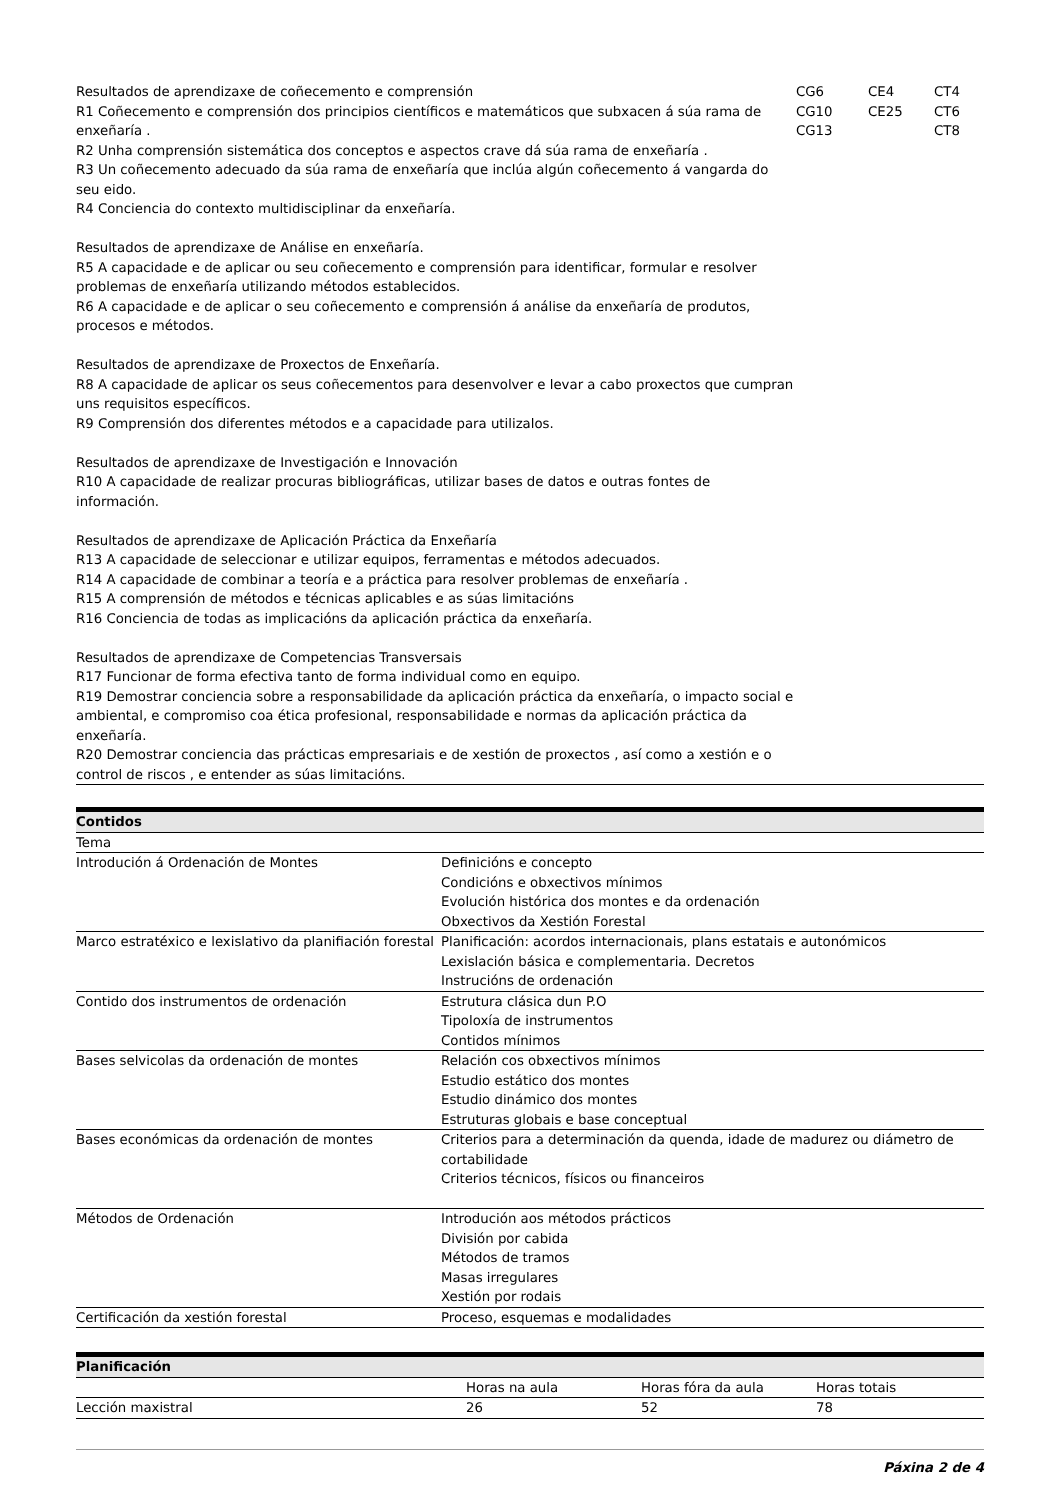| Resultados de aprendizaxe de coñecemento e comprensión R1 Coñecemento e comprensión dos principios científicos e matemáticos que subxacen á súa rama de enxeñaría . R2 Unha comprensión sistemática dos conceptos e aspectos crave dá súa rama de enxeñaría . R3 Un coñecemento adecuado da súa rama de enxeñaría que inclúa algún coñecemento á vangarda do seu eido. R4 Conciencia do contexto multidisciplinar da enxeñaría. Resultados de aprendizaxe de Análise en enxeñaría. R5 A capacidade e de aplicar ou seu coñecemento e comprensión para identificar, formular e resolver problemas de enxeñaría utilizando métodos establecidos. R6 A capacidade e de aplicar o seu coñecemento e comprensión á análise da enxeñaría de produtos, procesos e métodos. Resultados de aprendizaxe de Proxectos de Enxeñaría. R8 A capacidade de aplicar os seus coñecementos para desenvolver e levar a cabo proxectos que cumpran uns requisitos específicos. R9 Comprensión dos diferentes métodos e a capacidade para utilizalos. Resultados de aprendizaxe de Investigación e Innovación R10 A capacidade de realizar procuras bibliográficas, utilizar bases de datos e outras fontes de información. Resultados de aprendizaxe de Aplicación Práctica da Enxeñaría R13 A capacidade de seleccionar e utilizar equipos, ferramentas e métodos adecuados. R14 A capacidade de combinar a teoría e a práctica para resolver problemas de enxeñaría . R15 A comprensión de métodos e técnicas aplicables e as súas limitacións R16 Conciencia de todas as implicacións da aplicación práctica da enxeñaría. Resultados de aprendizaxe de Competencias Transversais R17 Funcionar de forma efectiva tanto de forma individual como en equipo. R19 Demostrar conciencia sobre a responsabilidade da aplicación práctica da enxeñaría, o impacto social e ambiental, e compromiso coa ética profesional, responsabilidade e normas da aplicación práctica da enxeñaría. R20 Demostrar conciencia das prácticas empresariais e de xestión de proxectos , así como a xestión e o control de riscos , e entender as súas limitacións. | CG6 CG10 CG13 | CE4 CE25 | CT4 CT6 CT8 |
| Contidos | |
| Tema | |
| Introdución á Ordenación de Montes | Definicións e concepto Condicións e obxectivos mínimos Evolución histórica dos montes e da ordenación Obxectivos da Xestión Forestal |
| Marco estratéxico e lexislativo da planifiación forestal | Planificación: acordos internacionais, plans estatais e autonómicos Lexislación básica e complementaria. Decretos Instrucións de ordenación |
| Contido dos instrumentos de ordenación | Estrutura clásica dun P.O Tipoloxía de instrumentos Contidos mínimos |
| Bases selvicolas da ordenación de montes | Relación cos obxectivos mínimos Estudio estático dos montes Estudio dinámico dos montes Estruturas globais e base conceptual |
| Bases económicas da ordenación de montes | Criterios para a determinación da quenda, idade de madurez ou diámetro de cortabilidade Criterios técnicos, físicos ou financeiros |
| Métodos de Ordenación | Introdución aos métodos prácticos División por cabida Métodos de tramos Masas irregulares Xestión por rodais |
| Certificación da xestión forestal | Proceso, esquemas e modalidades |
| Planificación | | | |
| | Horas na aula | Horas fóra da aula | Horas totais |
| Lección maxistral | 26 | 52 | 78 |
Páxina 2 de 4